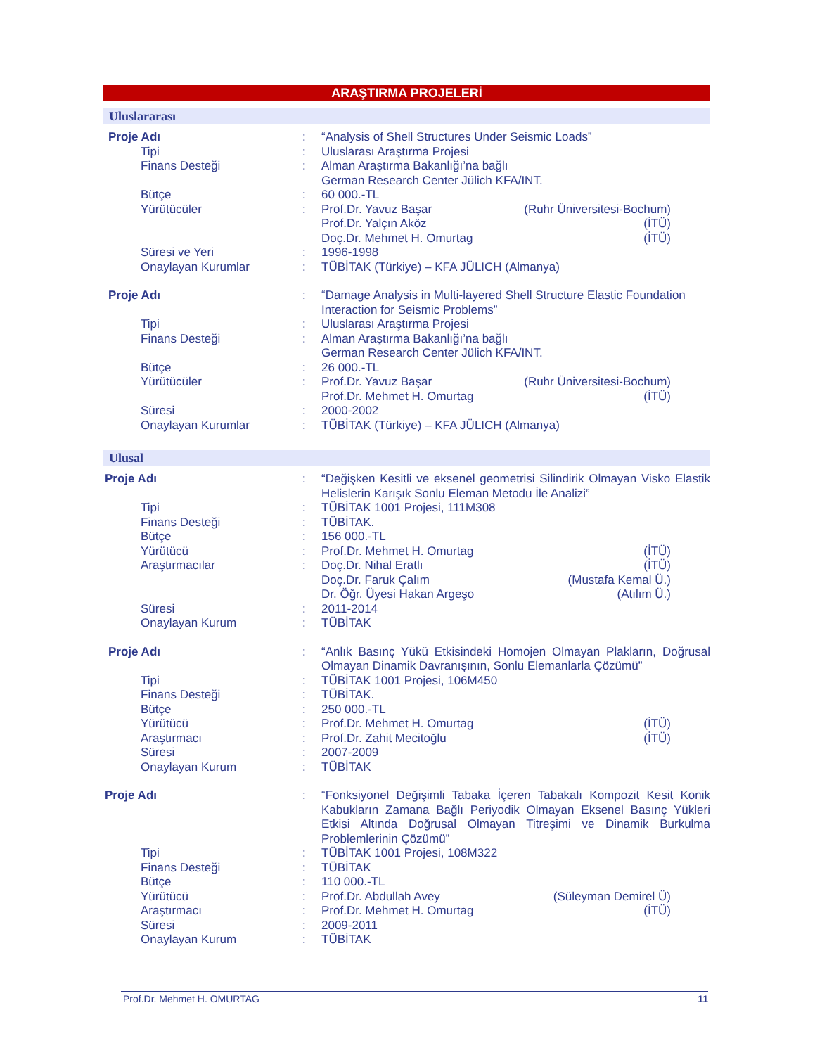ARAŞTIRMA PROJELERİ
Uluslararası
| Proje Adı | : | “Analysis of Shell Structures Under Seismic Loads” | |
| Tipi | : | Uluslarası Araştırma Projesi | |
| Finans Desteği | : | Alman Araştırma Bakanlığı’na bağlı German Research Center Jülich KFA/INT. | |
| Bütçe | : | 60 000.-TL | |
| Yürütücüler | : | Prof.Dr. Yavuz Başar | (Ruhr Üniversitesi-Bochum) |
| | | Prof.Dr. Yalçın Aköz | (İTÜ) |
| | | Doç.Dr. Mehmet H. Omurtag | (İTÜ) |
| Süresi ve Yeri | : | 1996-1998 | |
| Onaylayan Kurumlar | : | TÜBİTAK (Türkiye) – KFA JÜLICH (Almanya) | |
| Proje Adı | : | “Damage Analysis in Multi-layered Shell Structure Elastic Foundation Interaction for Seismic Problems” | |
| Tipi | : | Uluslarası Araştırma Projesi | |
| Finans Desteği | : | Alman Araştırma Bakanlığı’na bağlı German Research Center Jülich KFA/INT. | |
| Bütçe | : | 26 000.-TL | |
| Yürütücüler | : | Prof.Dr. Yavuz Başar | (Ruhr Üniversitesi-Bochum) |
| | | Prof.Dr. Mehmet H. Omurtag | (İTÜ) |
| Süresi | : | 2000-2002 | |
| Onaylayan Kurumlar | : | TÜBİTAK (Türkiye) – KFA JÜLICH (Almanya) | |
Ulusal
| Proje Adı | : | “Değişken Kesitli ve eksenel geometrisi Silindirik Olmayan Visko Elastik Helislerin Karışık Sonlu Eleman Metodu İle Analizi” | |
| Tipi | : | TÜBİTAK 1001 Projesi, 111M308 | |
| Finans Desteği | : | TÜBİTAK. | |
| Bütçe | : | 156 000.-TL | |
| Yürütücü | : | Prof.Dr. Mehmet H. Omurtag | (İTÜ) |
| Araştırmacılar | : | Doç.Dr. Nihal Eratlı | (İTÜ) |
| | | Doç.Dr. Faruk Çalım | (Mustafa Kemal Ü.) |
| | | Dr. Öğr. Üyesi Hakan Argeşo | (Atılım Ü.) |
| Süresi | : | 2011-2014 | |
| Onaylayan Kurum | : | TÜBİTAK | |
| Proje Adı | : | “Anlık Basınç Yükü Etkisindeki Homojen Olmayan Plakların, Doğrusal Olmayan Dinamik Davranışının, Sonlu Elemanlarla Çözümü” | |
| Tipi | : | TÜBİTAK 1001 Projesi, 106M450 | |
| Finans Desteği | : | TÜBİTAK. | |
| Bütçe | : | 250 000.-TL | |
| Yürütücü | : | Prof.Dr. Mehmet H. Omurtag | (İTÜ) |
| Araştırmacı | : | Prof.Dr. Zahit Mecitoğlu | (İTÜ) |
| Süresi | : | 2007-2009 | |
| Onaylayan Kurum | : | TÜBİTAK | |
| Proje Adı | : | “Fonksiyonel Değişimli Tabaka İçeren Tabakalı Kompozit Kesit Konik Kabukların Zamana Bağlı Periyodik Olmayan Eksenel Basınç Yükleri Etkisi Altında Doğrusal Olmayan Titreşimi ve Dinamik Burkulma Problemlerinin Çözümü” | |
| Tipi | : | TÜBİTAK 1001 Projesi, 108M322 | |
| Finans Desteği | : | TÜBİTAK | |
| Bütçe | : | 110 000.-TL | |
| Yürütücü | : | Prof.Dr. Abdullah Avey | (Süleyman Demirel Ü) |
| Araştırmacı | : | Prof.Dr. Mehmet H. Omurtag | (İTÜ) |
| Süresi | : | 2009-2011 | |
| Onaylayan Kurum | : | TÜBİTAK | |
Prof.Dr. Mehmet H. OMURTAG 11